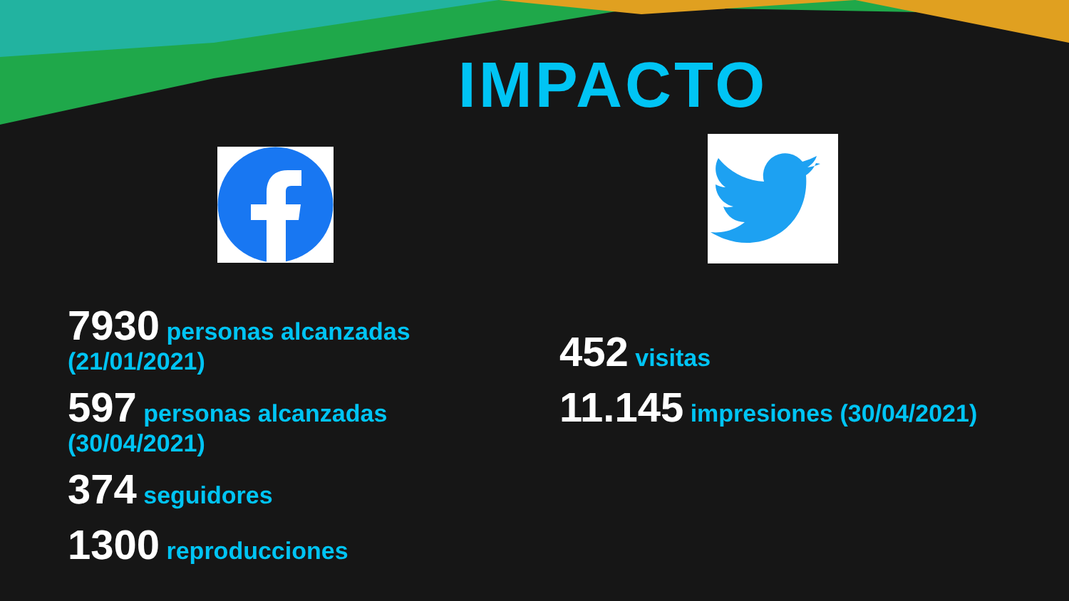IMPACTO
7930 personas alcanzadas (21/01/2021)
597 personas alcanzadas (30/04/2021)
374 seguidores
1300 reproducciones
452 visitas
11.145 impresiones (30/04/2021)